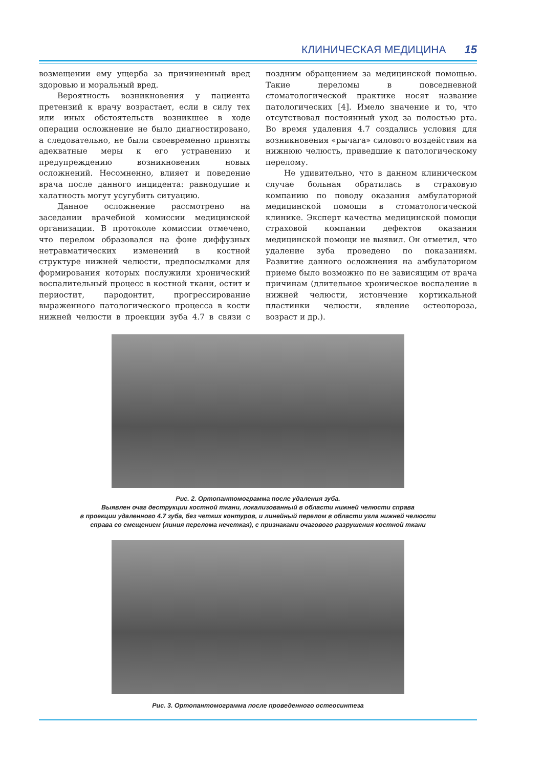КЛИНИЧЕСКАЯ МЕДИЦИНА 15
возмещении ему ущерба за причиненный вред здоровью и моральный вред.
Вероятность возникновения у пациента претензий к врачу возрастает, если в силу тех или иных обстоятельств возникшее в ходе операции осложнение не было диагностировано, а следовательно, не были своевременно приняты адекватные меры к его устранению и предупреждению возникновения новых осложнений. Несомненно, влияет и поведение врача после данного инцидента: равнодушие и халатность могут усугубить ситуацию.
Данное осложнение рассмотрено на заседании врачебной комиссии медицинской организации. В протоколе комиссии отмечено, что перелом образовался на фоне диффузных нетравматических изменений в костной структуре нижней челюсти, предпосылками для формирования которых послужили хронический воспалительный процесс в костной ткани, остит и периостит, пародонтит, прогрессирование выраженного патологического процесса в кости нижней челюсти в проекции зуба 4.7 в связи с поздним обращением за медицинской помощью. Такие переломы в повседневной стоматологической практике носят название патологических [4]. Имело значение и то, что отсутствовал постоянный уход за полостью рта. Во время удаления 4.7 создались условия для возникновения «рычага» силового воздействия на нижнюю челюсть, приведшие к патологическому перелому.
Не удивительно, что в данном клиническом случае больная обратилась в страховую компанию по поводу оказания амбулаторной медицинской помощи в стоматологической клинике. Эксперт качества медицинской помощи страховой компании дефектов оказания медицинской помощи не выявил. Он отметил, что удаление зуба проведено по показаниям. Развитие данного осложнения на амбулаторном приеме было возможно по не зависящим от врача причинам (длительное хроническое воспаление в нижней челюсти, истончение кортикальной пластинки челюсти, явление остеопороза, возраст и др.).
Рис. 2. Ортопантомограмма после удаления зуба.
Выявлен очаг деструкции костной ткани, локализованный в области нижней челюсти справа
в проекции удаленного 4.7 зуба, без четких контуров, и линейный перелом в области угла нижней челюсти
справа со смещением (линия перелома нечеткая), с признаками очагового разрушения костной ткани
Рис. 3. Ортопантомограмма после проведенного остеосинтеза